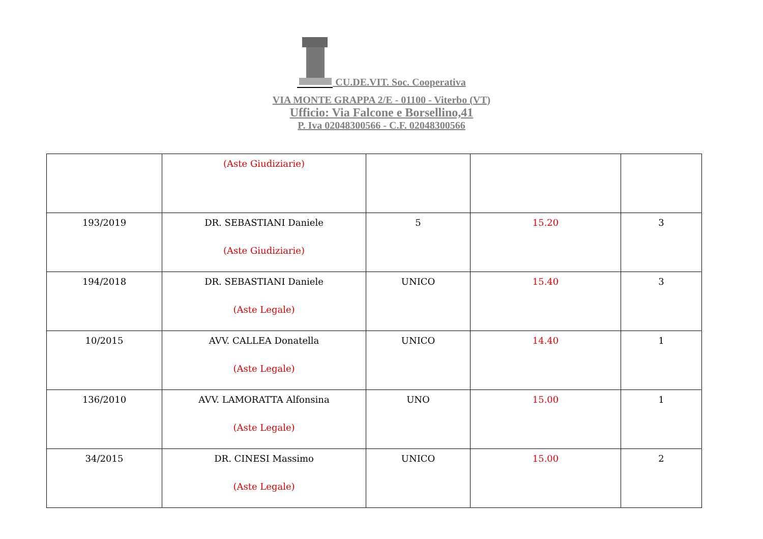CU.DE.VIT. Soc. Cooperativa
VIA MONTE GRAPPA 2/E - 01100 - Viterbo (VT)
Ufficio: Via Falcone e Borsellino,41
P. Iva 02048300566 - C.F. 02048300566
| | (Aste Giudiziarie) | | | |
| 193/2019 | DR. SEBASTIANI Daniele (Aste Giudiziarie) | 5 | 15.20 | 3 |
| 194/2018 | DR. SEBASTIANI Daniele (Aste Legale) | UNICO | 15.40 | 3 |
| 10/2015 | AVV. CALLEA Donatella (Aste Legale) | UNICO | 14.40 | 1 |
| 136/2010 | AVV. LAMORATTA Alfonsina (Aste Legale) | UNO | 15.00 | 1 |
| 34/2015 | DR. CINESI Massimo (Aste Legale) | UNICO | 15.00 | 2 |